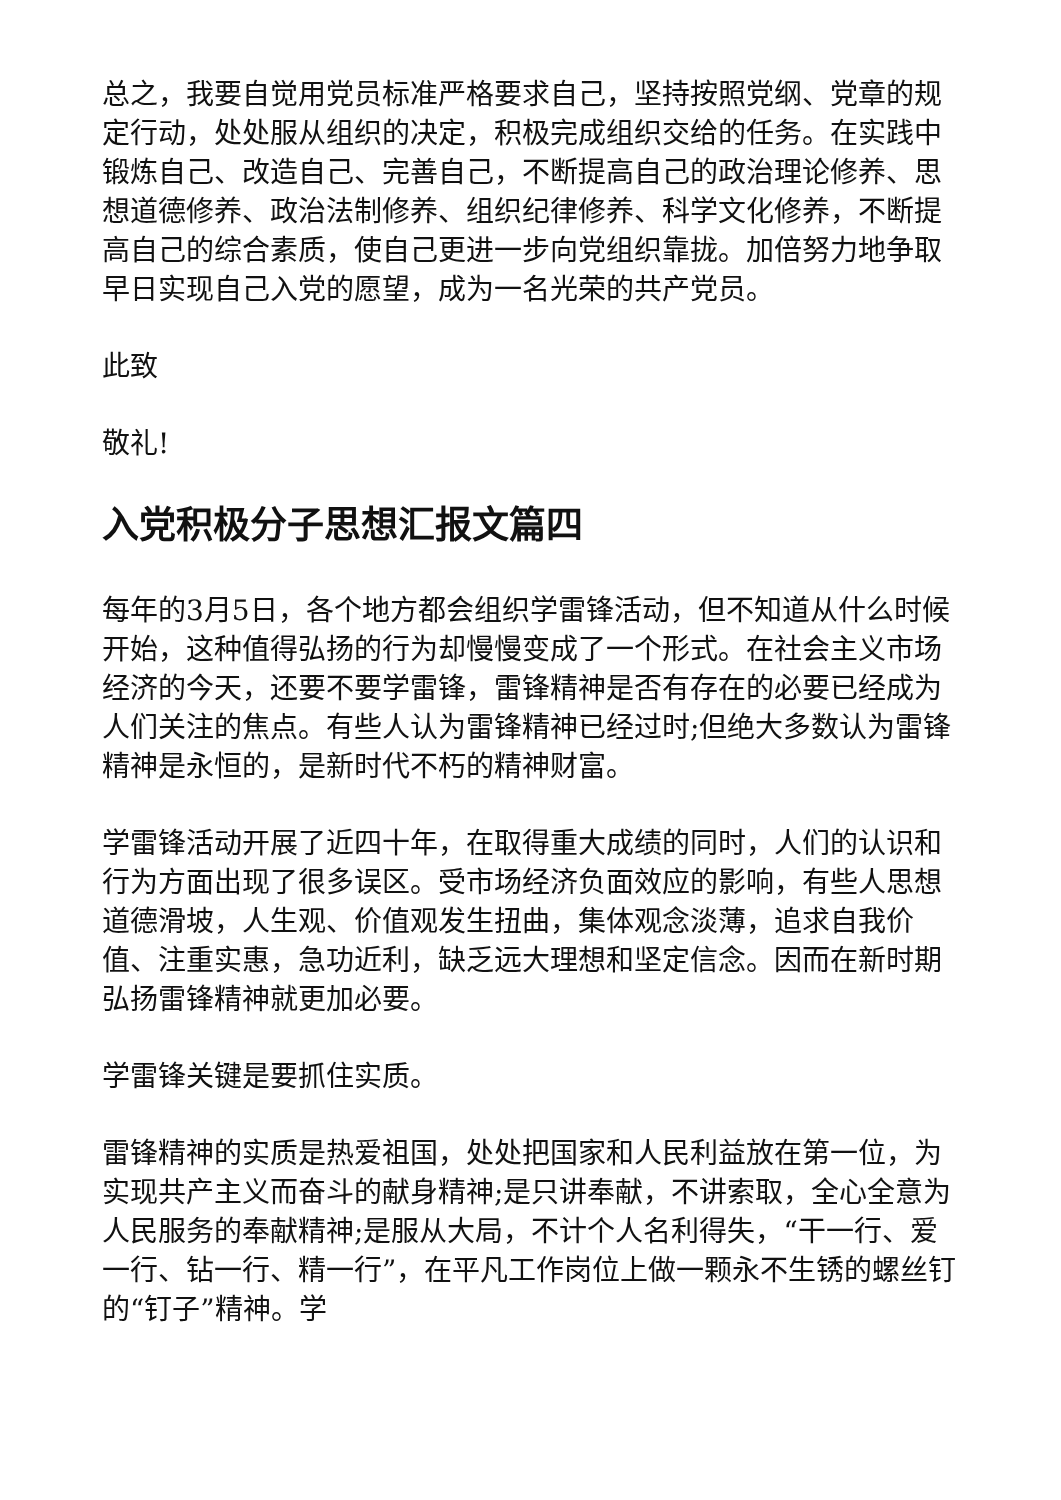总之，我要自觉用党员标准严格要求自己，坚持按照党纲、党章的规定行动，处处服从组织的决定，积极完成组织交给的任务。在实践中锻炼自己、改造自己、完善自己，不断提高自己的政治理论修养、思想道德修养、政治法制修养、组织纪律修养、科学文化修养，不断提高自己的综合素质，使自己更进一步向党组织靠拢。加倍努力地争取早日实现自己入党的愿望，成为一名光荣的共产党员。
此致
敬礼!
入党积极分子思想汇报文篇四
每年的3月5日，各个地方都会组织学雷锋活动，但不知道从什么时候开始，这种值得弘扬的行为却慢慢变成了一个形式。在社会主义市场经济的今天，还要不要学雷锋，雷锋精神是否有存在的必要已经成为人们关注的焦点。有些人认为雷锋精神已经过时;但绝大多数认为雷锋精神是永恒的，是新时代不朽的精神财富。
学雷锋活动开展了近四十年，在取得重大成绩的同时，人们的认识和行为方面出现了很多误区。受市场经济负面效应的影响，有些人思想道德滑坡，人生观、价值观发生扭曲，集体观念淡薄，追求自我价值、注重实惠，急功近利，缺乏远大理想和坚定信念。因而在新时期弘扬雷锋精神就更加必要。
学雷锋关键是要抓住实质。
雷锋精神的实质是热爱祖国，处处把国家和人民利益放在第一位，为实现共产主义而奋斗的献身精神;是只讲奉献，不讲索取，全心全意为人民服务的奉献精神;是服从大局，不计个人名利得失，“干一行、爱一行、钻一行、精一行”，在平凡工作岗位上做一颗永不生锈的螺丝钉的“钉子”精神。学